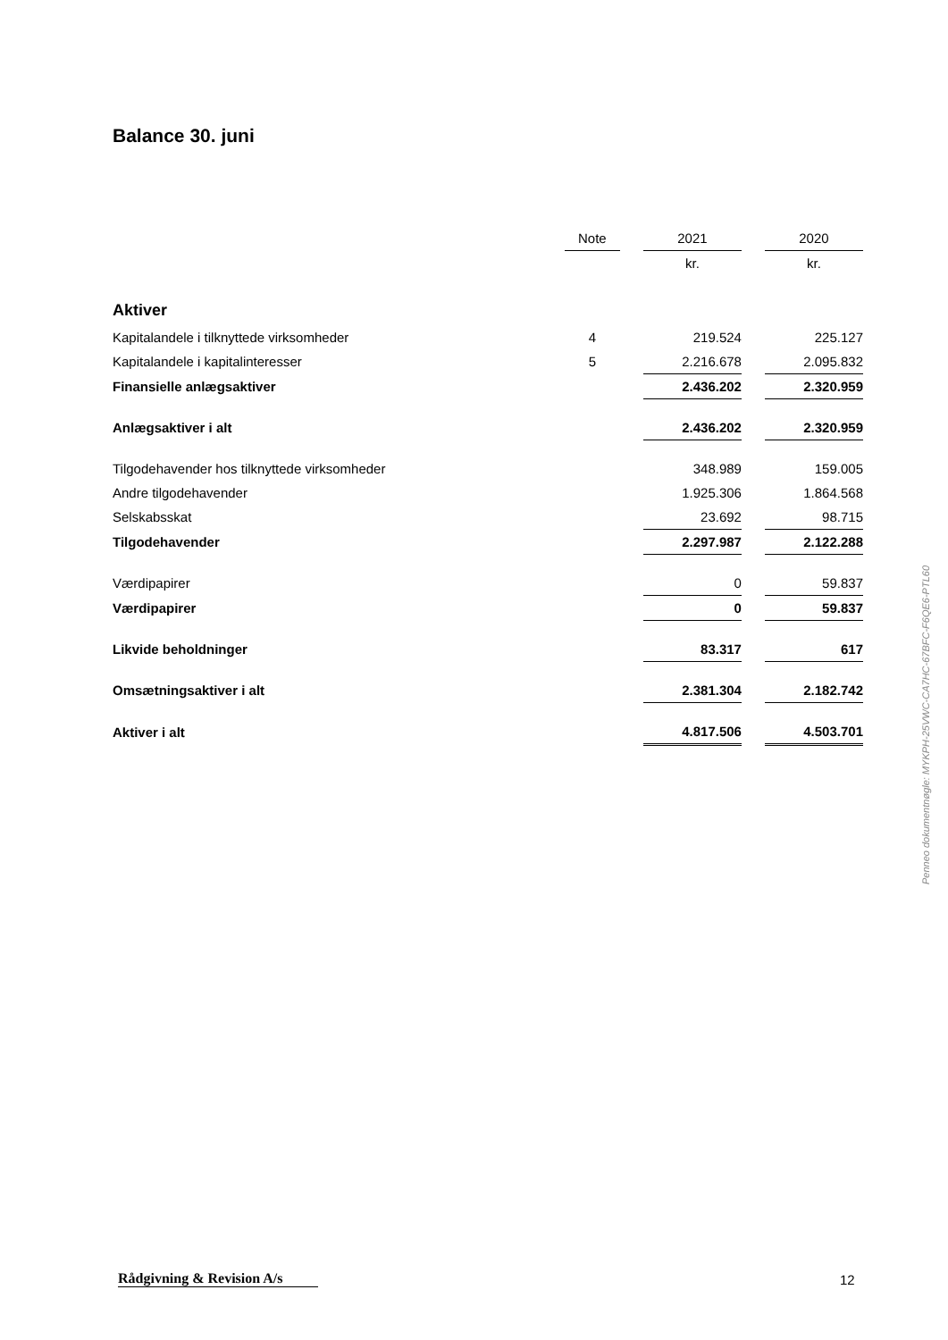Balance 30. juni
| | | Note | | 2021 | | 2020 |
| | | | | kr. | | kr. |
| Aktiver | | | | | | |
| Kapitalandele i tilknyttede virksomheder | | 4 | | 219.524 | | 225.127 |
| Kapitalandele i kapitalinteresser | | 5 | | 2.216.678 | | 2.095.832 |
| Finansielle anlægsaktiver | | | | 2.436.202 | | 2.320.959 |
| Anlægsaktiver i alt | | | | 2.436.202 | | 2.320.959 |
| Tilgodehavender hos tilknyttede virksomheder | | | | 348.989 | | 159.005 |
| Andre tilgodehavender | | | | 1.925.306 | | 1.864.568 |
| Selskabsskat | | | | 23.692 | | 98.715 |
| Tilgodehavender | | | | 2.297.987 | | 2.122.288 |
| Værdipapirer | | | | 0 | | 59.837 |
| Værdipapirer | | | | 0 | | 59.837 |
| Likvide beholdninger | | | | 83.317 | | 617 |
| Omsætningsaktiver i alt | | | | 2.381.304 | | 2.182.742 |
| Aktiver i alt | | | | 4.817.506 | | 4.503.701 |
Penneo dokumentnøgle: MYKPH-25VWC-CA7HC-67BFC-F6QE6-PTL60
Rådgivning & Revision A/s
12